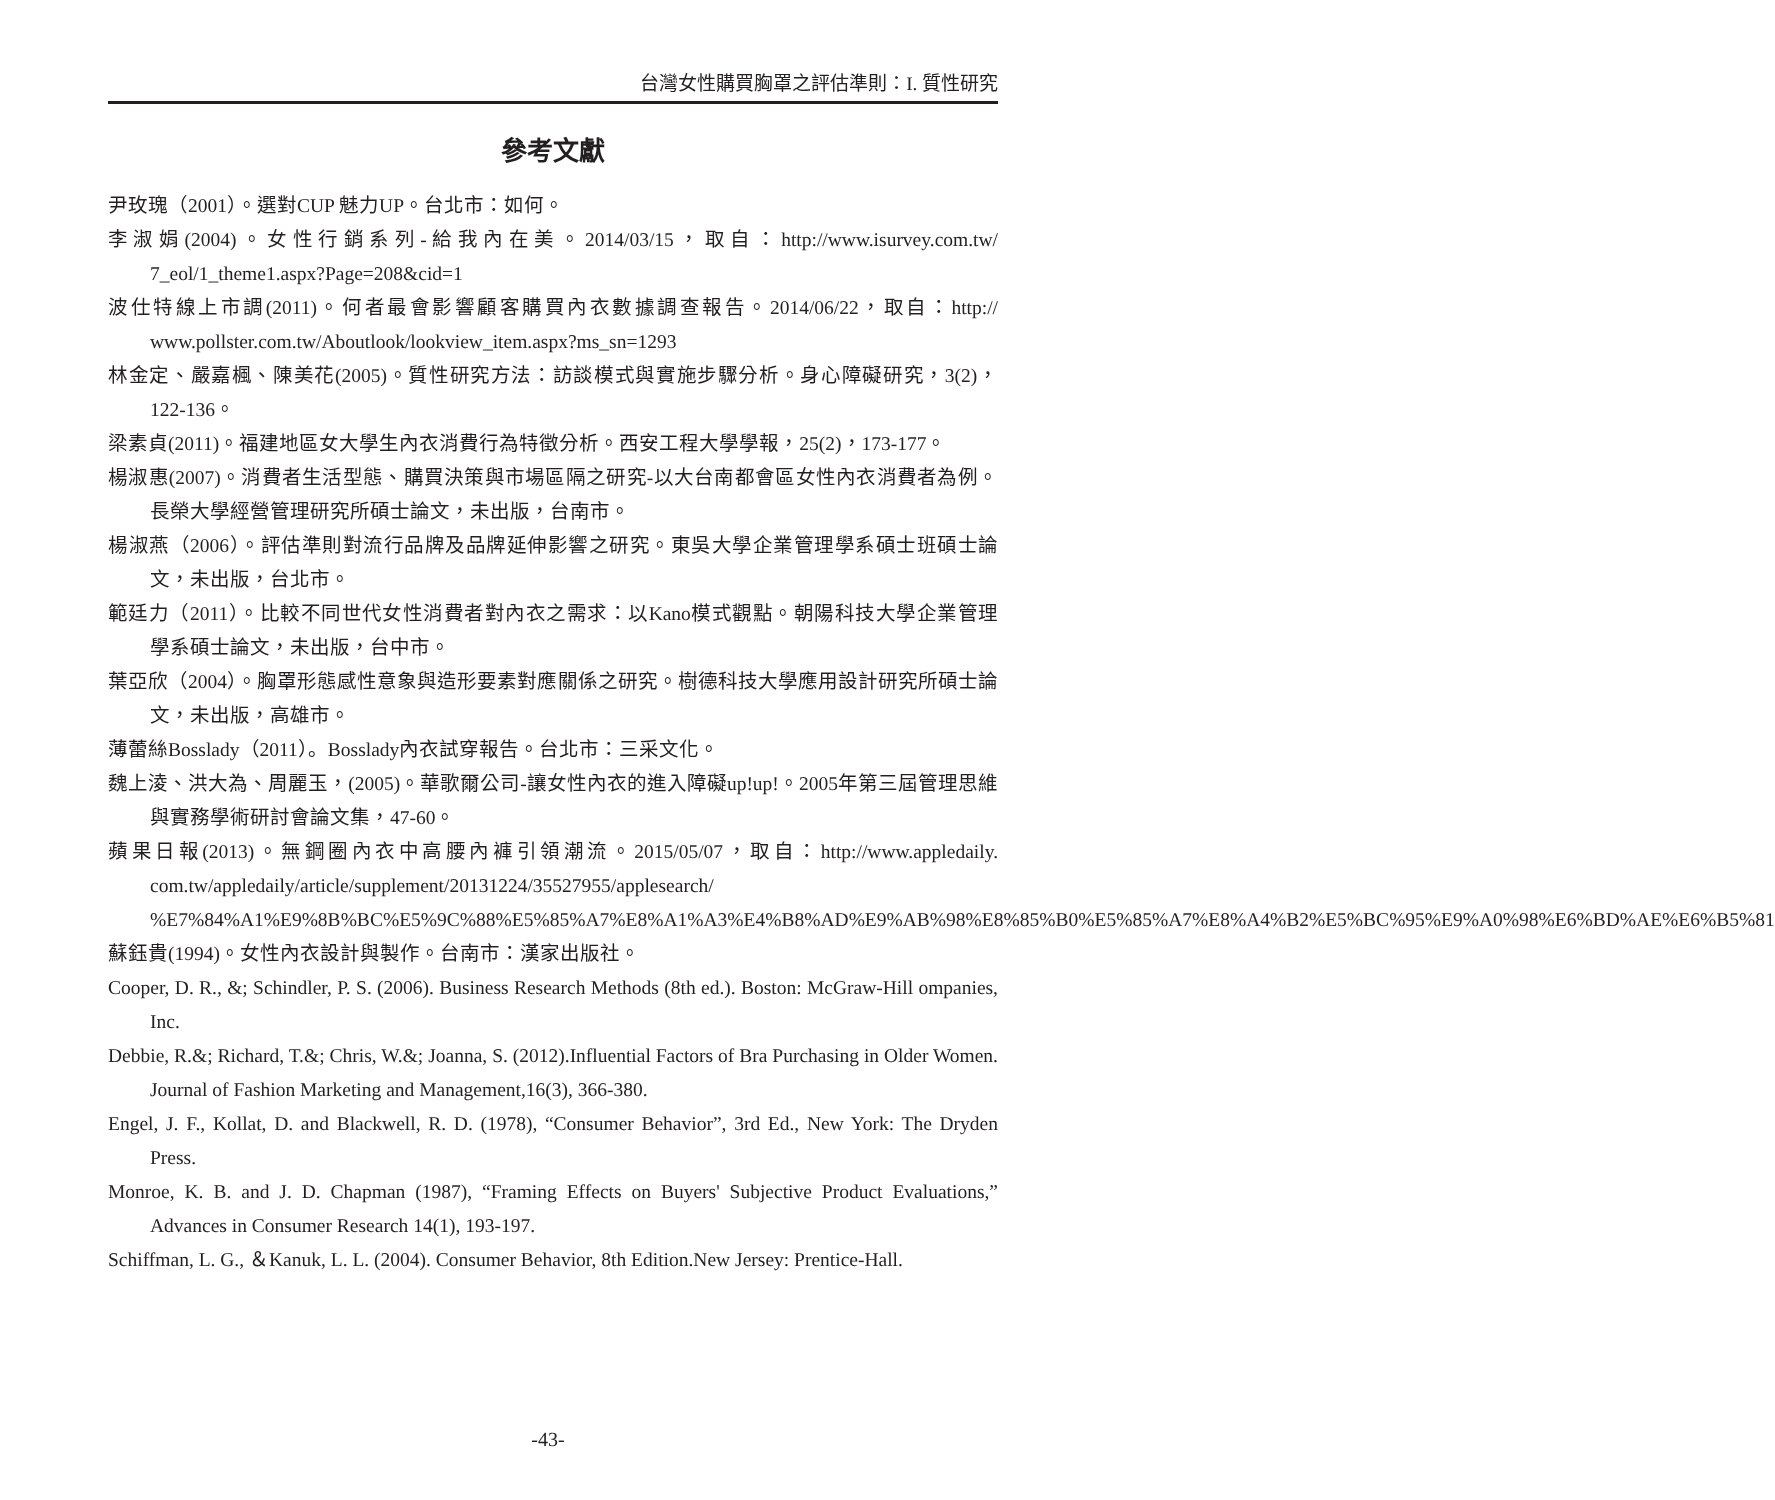台灣女性購買胸罩之評估準則：I. 質性研究
參考文獻
尹玫瑰（2001）。選對CUP 魅力UP。台北市：如何。
李淑娟(2004)。女性行銷系列-給我內在美。2014/03/15，取自：http://www.isurvey.com.tw/ 7_eol/1_theme1.aspx?Page=208&cid=1
波仕特線上市調(2011)。何者最會影響顧客購買內衣數據調查報告。2014/06/22，取自：http:// www.pollster.com.tw/Aboutlook/lookview_item.aspx?ms_sn=1293
林金定、嚴嘉楓、陳美花(2005)。質性研究方法：訪談模式與實施步驟分析。身心障礙研究，3(2)，122-136。
梁素貞(2011)。福建地區女大學生內衣消費行為特徵分析。西安工程大學學報，25(2)，173-177。
楊淑惠(2007)。消費者生活型態、購買決策與市場區隔之研究-以大台南都會區女性內衣消費者為例。長榮大學經營管理研究所碩士論文，未出版，台南市。
楊淑燕（2006）。評估準則對流行品牌及品牌延伸影響之研究。東吳大學企業管理學系碩士班碩士論文，未出版，台北市。
範廷力（2011）。比較不同世代女性消費者對內衣之需求：以Kano模式觀點。朝陽科技大學企業管理學系碩士論文，未出版，台中市。
葉亞欣（2004）。胸罩形態感性意象與造形要素對應關係之研究。樹德科技大學應用設計研究所碩士論文，未出版，高雄市。
薄蕾絲Bosslady（2011）。Bosslady內衣試穿報告。台北市：三采文化。
魏上淩、洪大為、周麗玉，(2005)。華歌爾公司-讓女性內衣的進入障礙up!up!。2005年第三屆管理思維與實務學術研討會論文集，47-60。
蘋果日報(2013)。無鋼圈內衣中高腰內褲引領潮流。2015/05/07，取自：http://www.appledaily. com.tw/appledaily/article/supplement/20131224/35527955/applesearch/ %E7%84%A1%E9%8B%BC%E5%9C%88%E5%85%A7%E8%A1%A3%E4%B8%AD%E9%AB%98%E8%85%B0%E5%85%A7%E8%A4%B2%E5%BC%95%E9%A0%98%E6%BD%AE%E6%B5%81
蘇鈺貴(1994)。女性內衣設計與製作。台南市：漢家出版社。
Cooper, D. R., &; Schindler, P. S. (2006). Business Research Methods (8th ed.). Boston: McGraw-Hill ompanies, Inc.
Debbie, R.&; Richard, T.&; Chris, W.&; Joanna, S. (2012).Influential Factors of Bra Purchasing in Older Women. Journal of Fashion Marketing and Management,16(3), 366-380.
Engel, J. F., Kollat, D. and Blackwell, R. D. (1978), “Consumer Behavior”, 3rd Ed., New York: The Dryden Press.
Monroe, K. B. and J. D. Chapman (1987), “Framing Effects on Buyers' Subjective Product Evaluations,” Advances in Consumer Research 14(1), 193-197.
Schiffman, L. G., ＆Kanuk, L. L. (2004). Consumer Behavior, 8th Edition.New Jersey: Prentice-Hall.
-43-